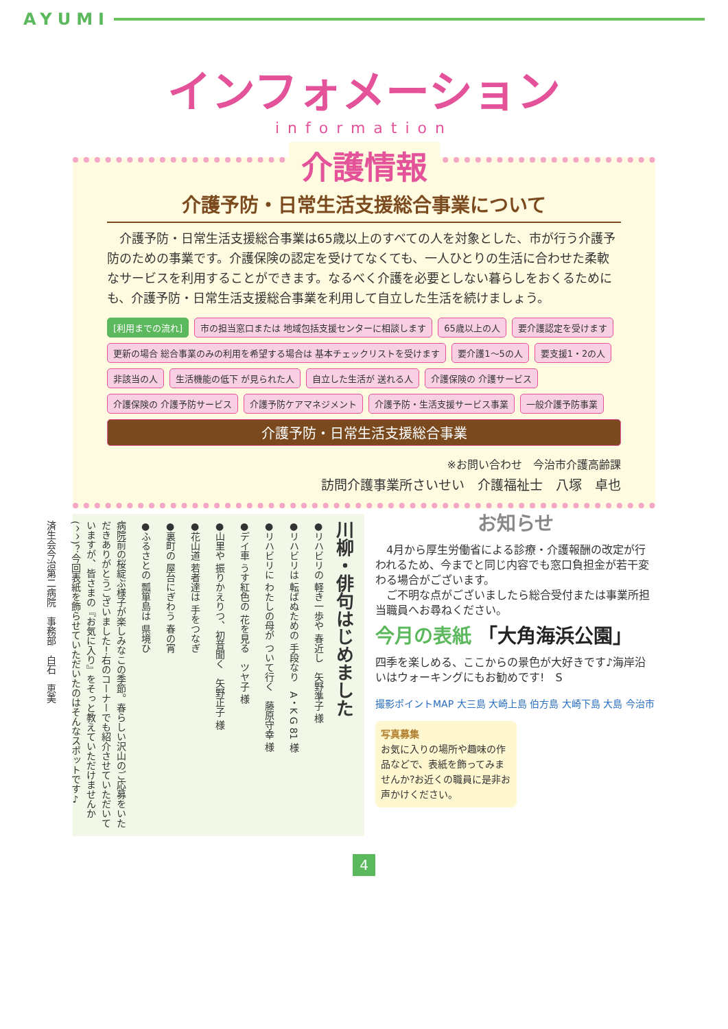AYUMI
インフォメーション
information
介護情報
介護予防・日常生活支援総合事業について
　介護予防・日常生活支援総合事業は65歳以上のすべての人を対象とした、市が行う介護予防のための事業です。介護保険の認定を受けてなくても、一人ひとりの生活に合わせた柔軟なサービスを利用することができます。なるべく介護を必要としない暮らしをおくるためにも、介護予防・日常生活支援総合事業を利用して自立した生活を続けましょう。
[利用までの流れ] 市の担当窓口または 地域包括支援センターに相談します 65歳以上の人 要介護認定を受けます 更新の場合 総合事業のみの利用を希望する場合は 基本チェックリストを受けます 要介護1～5の人 要支援1・2の人 非該当の人 生活機能の低下 が見られた人 自立した生活が 送れる人 介護保険の 介護サービス 介護保険の 介護予防サービス 介護予防ケアマネジメント 介護予防・生活支援サービス事業 一般介護予防事業 介護予防・日常生活支援総合事業
※お問い合わせ　今治市介護高齢課
訪問介護事業所さいせい　介護福祉士　八塚　卓也
川柳・俳句はじめました
●リハビリの 軽き一歩や 春近し　矢野準子 様
●リハビリは 転ばぬための 手段なり　A・K G 81 様
●リハビリに わたしの母が ついて行く　藤原守幸 様
●デイ車 うす紅色の 花を見る　ツヤ子 様
●山里や 振りかえりつ、初音聞く　矢野正子 様
●花山道 若者達は 手をつなぎ
●裏町の 屋台にぎわう 春の宵
●ふるさとの 瓢箪島は 県境ひ
病院前の桜綻ぶ様子が楽しみなこの季節。春らしい沢山のご応募をいただきありがとうございました！右のコーナーでも紹介させていただいていますが、皆さまの『お気に入り』をそっと教えていただけませんか(^^)？今回表紙を飾らせていただいたのはそんなスポットです♪
済生会今治第二病院　事務部　白石　恵美
お知らせ
　4月から厚生労働省による診療・介護報酬の改定が行われるため、今までと同じ内容でも窓口負担金が若干変わる場合がございます。
　ご不明な点がございましたら総合受付または事業所担当職員へお尋ねください。
今月の表紙 「大角海浜公園」
四季を楽しめる、ここからの景色が大好きです♪海岸沿いはウォーキングにもお勧めです!　S
撮影ポイントMAP 大三島 大崎上島 伯方島 大崎下島 大島 今治市
写真募集
お気に入りの場所や趣味の作品などで、表紙を飾ってみませんか?お近くの職員に是非お声かけください。
4